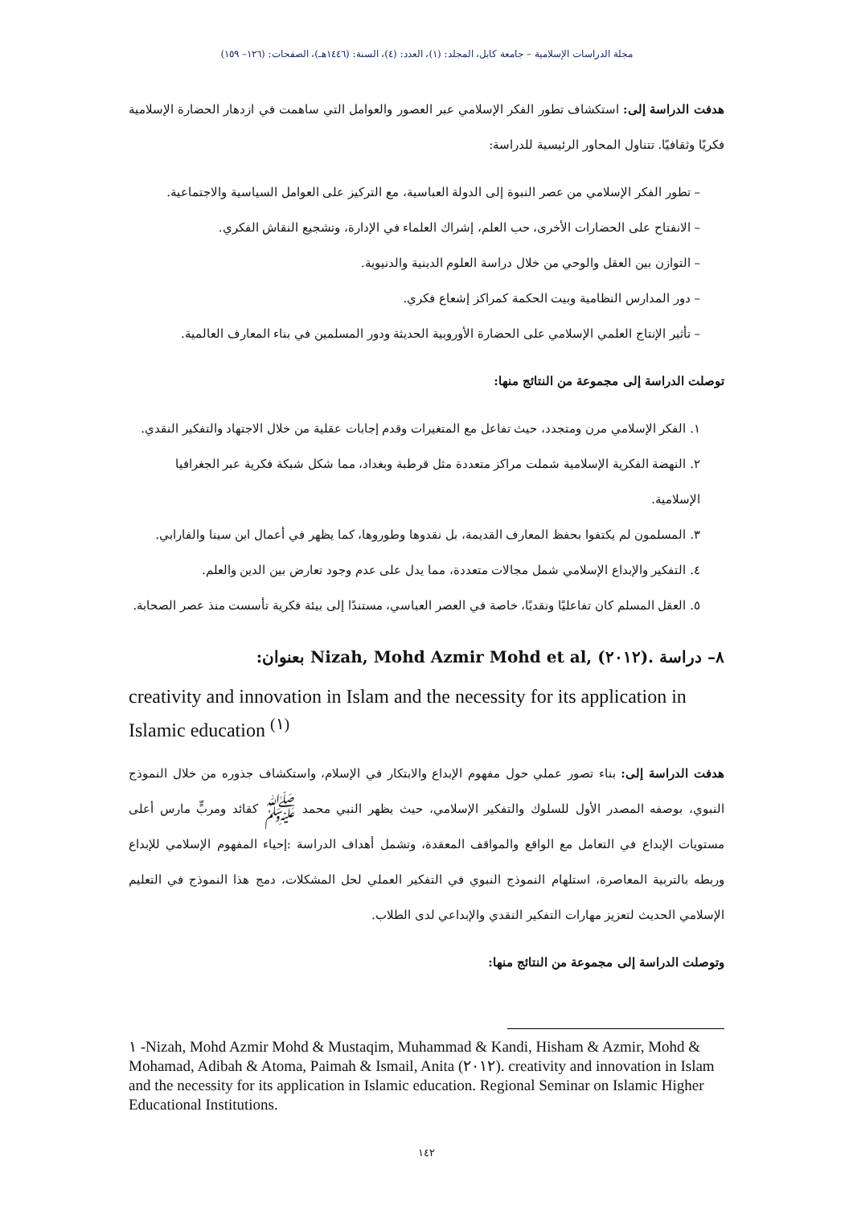مجلة الدراسات الإسلامية – جامعة كابل، المجلد: (١)، العدد: (٤)، السنة: (١٤٤٦هـ)، الصفحات: (١٢٦– ١٥٩)
هدفت الدراسة إلى: استكشاف تطور الفكر الإسلامي عبر العصور والعوامل التي ساهمت في ازدهار الحضارة الإسلامية فكريًا وثقافيًا. تتناول المحاور الرئيسية للدراسة:
– تطور الفكر الإسلامي من عصر النبوة إلى الدولة العباسية، مع التركيز على العوامل السياسية والاجتماعية.
– الانفتاح على الحضارات الأخرى، حب العلم، إشراك العلماء في الإدارة، وتشجيع النقاش الفكري.
– التوازن بين العقل والوحي من خلال دراسة العلوم الدينية والدنيوية.
– دور المدارس النظامية وبيت الحكمة كمراكز إشعاع فكري.
– تأثير الإنتاج العلمي الإسلامي على الحضارة الأوروبية الحديثة ودور المسلمين في بناء المعارف العالمية.
توصلت الدراسة إلى مجموعة من النتائج منها:
١. الفكر الإسلامي مرن ومتجدد، حيث تفاعل مع المتغيرات وقدم إجابات عقلية من خلال الاجتهاد والتفكير النقدي.
٢. النهضة الفكرية الإسلامية شملت مراكز متعددة مثل قرطبة وبغداد، مما شكل شبكة فكرية عبر الجغرافيا الإسلامية.
٣. المسلمون لم يكتفوا بحفظ المعارف القديمة، بل نقدوها وطوروها، كما يظهر في أعمال ابن سينا والفارابي.
٤. التفكير والإبداع الإسلامي شمل مجالات متعددة، مما يدل على عدم وجود تعارض بين الدين والعلم.
٥. العقل المسلم كان تفاعليًا ونقديًا، خاصة في العصر العباسي، مستندًا إلى بيئة فكرية تأسست منذ عصر الصحابة.
٨– دراسة Nizah, Mohd Azmir Mohd et al, (٢٠١٢). بعنوان:
creativity and innovation in Islam and the necessity for its application in Islamic education <sup>(١)</sup>
هدفت الدراسة إلى: بناء تصور عملي حول مفهوم الإبداع والابتكار في الإسلام، واستكشاف جذوره من خلال النموذج النبوي، بوصفه المصدر الأول للسلوك والتفكير الإسلامي، حيث يظهر النبي محمد ﷺ كقائد ومربٍّ مارس أعلى مستويات الإبداع في التعامل مع الواقع والمواقف المعقدة، وتشمل أهداف الدراسة :إحياء المفهوم الإسلامي للإبداع وربطه بالتربية المعاصرة، استلهام النموذج النبوي في التفكير العملي لحل المشكلات، دمج هذا النموذج في التعليم الإسلامي الحديث لتعزيز مهارات التفكير النقدي والإبداعي لدى الطلاب.
وتوصلت الدراسة إلى مجموعة من النتائج منها:
١ -Nizah, Mohd Azmir Mohd & Mustaqim, Muhammad & Kandi, Hisham & Azmir, Mohd & Mohamad, Adibah & Atoma, Paimah & Ismail, Anita (٢٠١٢). creativity and innovation in Islam and the necessity for its application in Islamic education. Regional Seminar on Islamic Higher Educational Institutions.
١٤٢